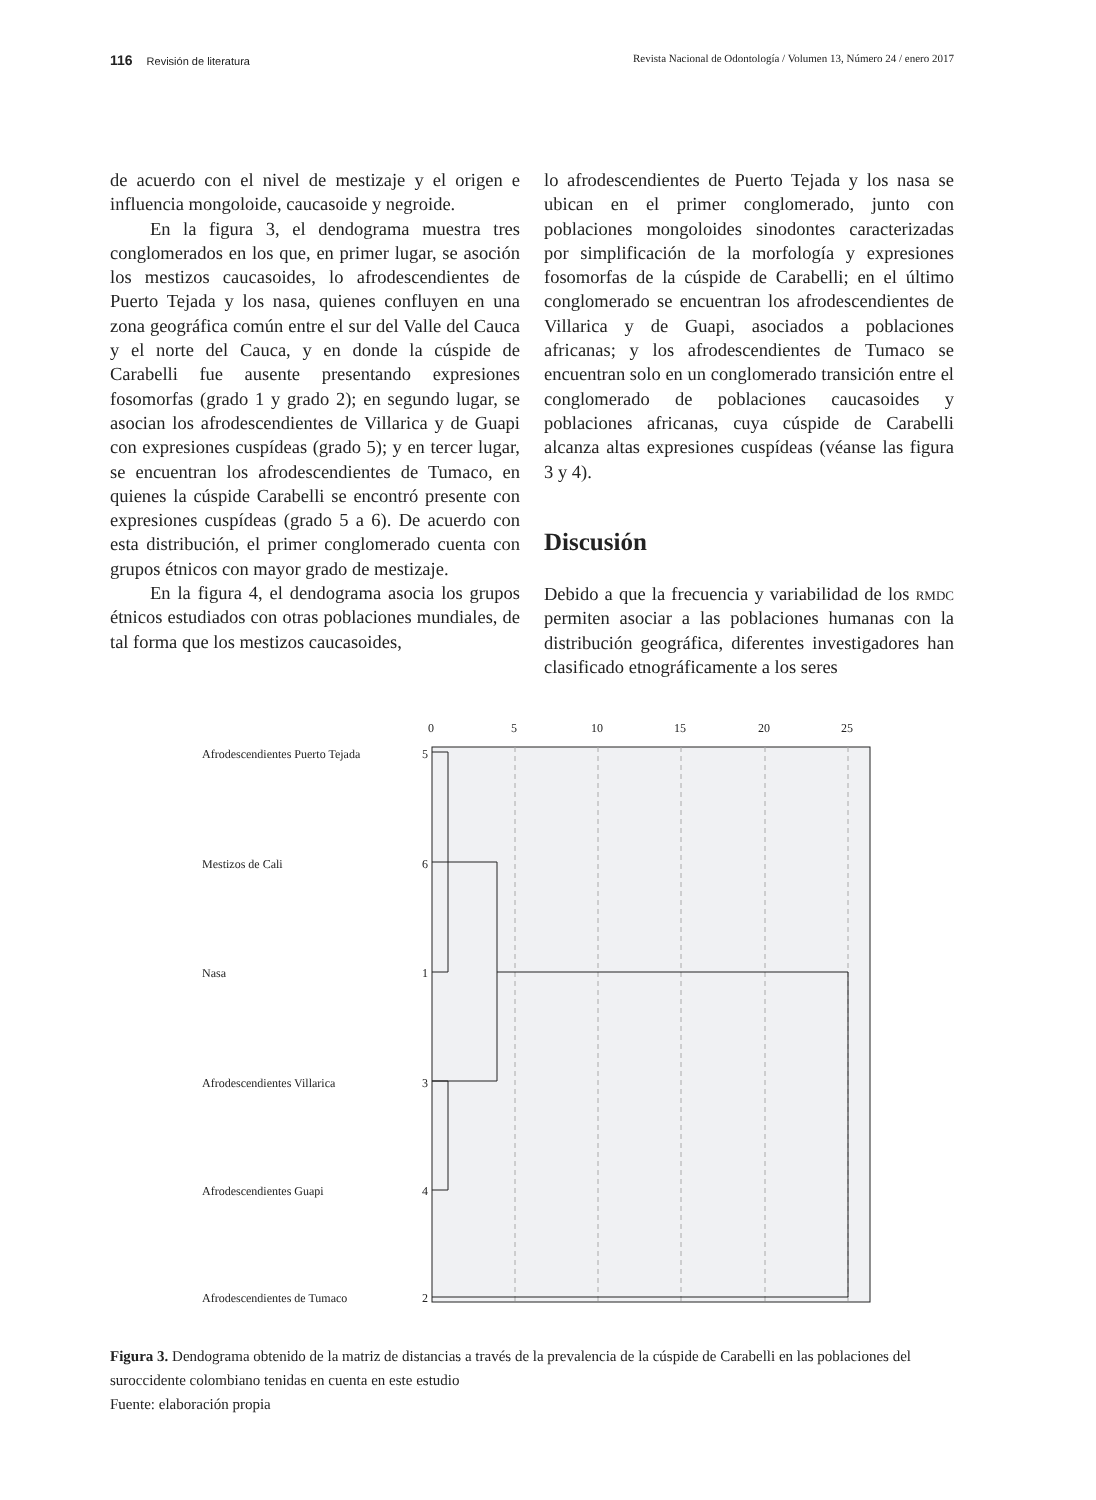116 Revisión de literatura Revista Nacional de Odontología / Volumen 13, Número 24 / enero 2017
de acuerdo con el nivel de mestizaje y el origen e influencia mongoloide, caucasoide y negroide.
En la figura 3, el dendograma muestra tres conglomerados en los que, en primer lugar, se asoción los mestizos caucasoides, lo afrodescendientes de Puerto Tejada y los nasa, quienes confluyen en una zona geográfica común entre el sur del Valle del Cauca y el norte del Cauca, y en donde la cúspide de Carabelli fue ausente presentando expresiones fosomorfas (grado 1 y grado 2); en segundo lugar, se asocian los afrodescendientes de Villarica y de Guapi con expresiones cuspídeas (grado 5); y en tercer lugar, se encuentran los afrodescendientes de Tumaco, en quienes la cúspide Carabelli se encontró presente con expresiones cuspídeas (grado 5 a 6). De acuerdo con esta distribución, el primer conglomerado cuenta con grupos étnicos con mayor grado de mestizaje.
En la figura 4, el dendograma asocia los grupos étnicos estudiados con otras poblaciones mundiales, de tal forma que los mestizos caucasoides,
lo afrodescendientes de Puerto Tejada y los nasa se ubican en el primer conglomerado, junto con poblaciones mongoloides sinodontes caracterizadas por simplificación de la morfología y expresiones fosomorfas de la cúspide de Carabelli; en el último conglomerado se encuentran los afrodescendientes de Villarica y de Guapi, asociados a poblaciones africanas; y los afrodescendientes de Tumaco se encuentran solo en un conglomerado transición entre el conglomerado de poblaciones caucasoides y poblaciones africanas, cuya cúspide de Carabelli alcanza altas expresiones cuspídeas (véanse las figura 3 y 4).
Discusión
Debido a que la frecuencia y variabilidad de los rmdc permiten asociar a las poblaciones humanas con la distribución geográfica, diferentes investigadores han clasificado etnográficamente a los seres
0
5
10
15
20
25
Afrodescendientes Puerto Tejada
5
Mestizos de Cali
6
Nasa
1
Afrodescendientes Villarica
3
Afrodescendientes Guapi
4
Afrodescendientes de Tumaco
2
Figura 3. Dendograma obtenido de la matriz de distancias a través de la prevalencia de la cúspide de Carabelli en las poblaciones del suroccidente colombiano tenidas en cuenta en este estudio
Fuente: elaboración propia